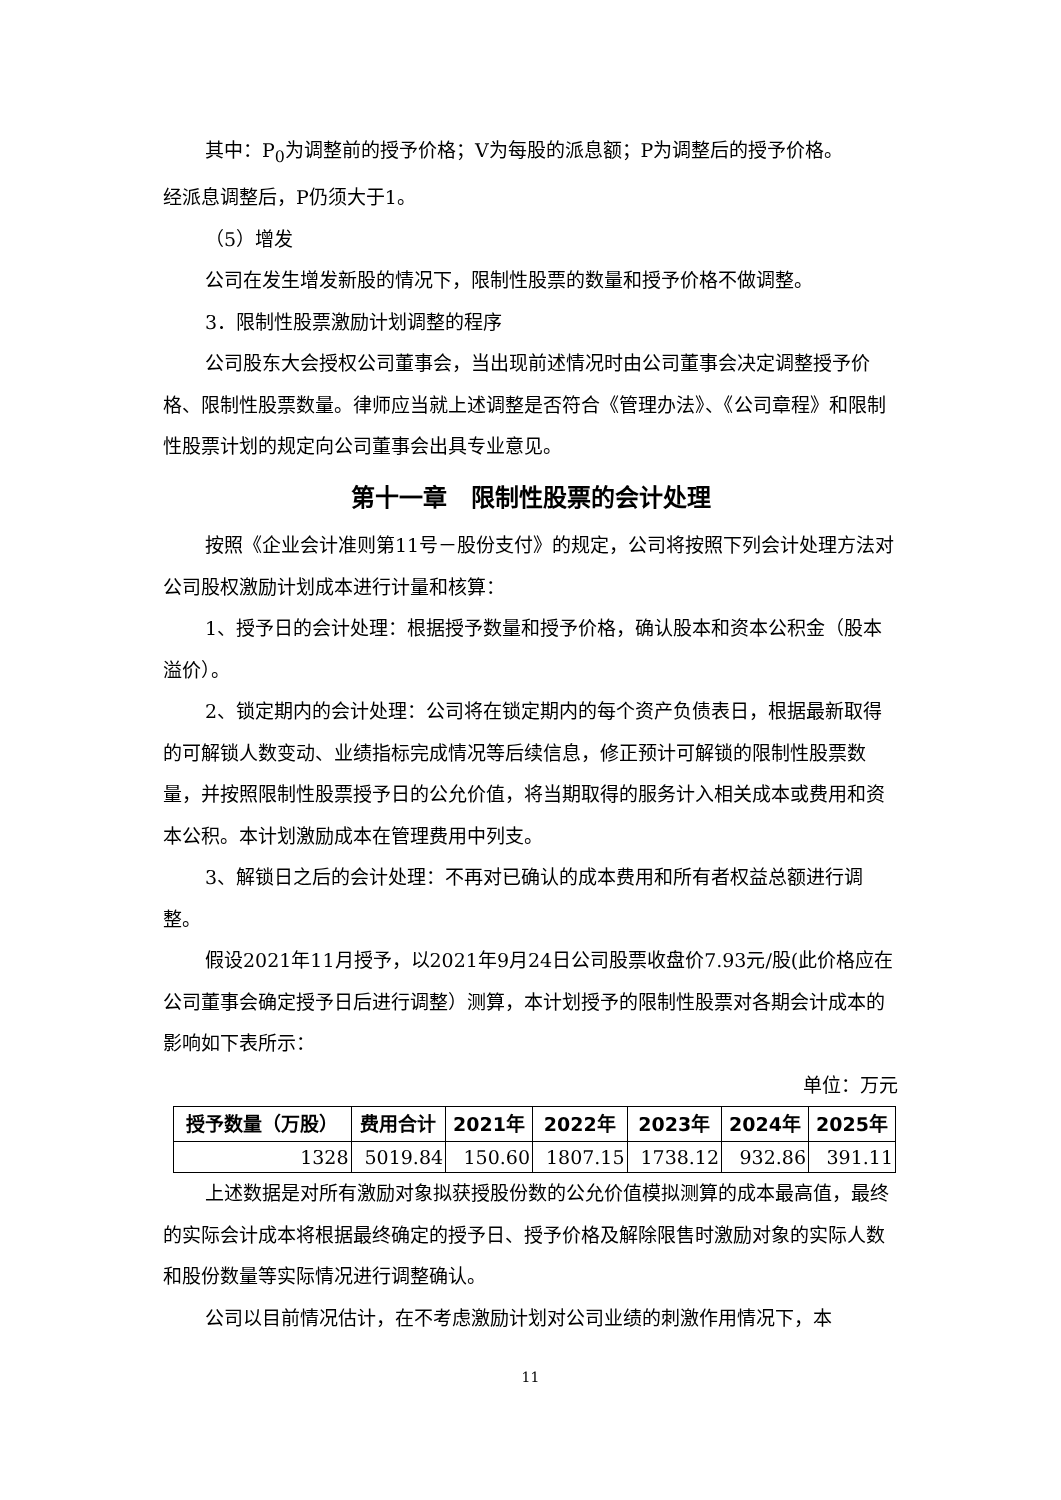其中：P<sub>0</sub>为调整前的授予价格；V为每股的派息额；P为调整后的授予价格。
经派息调整后，P仍须大于1。
（5）增发
公司在发生增发新股的情况下，限制性股票的数量和授予价格不做调整。
3．限制性股票激励计划调整的程序
公司股东大会授权公司董事会，当出现前述情况时由公司董事会决定调整授予价格、限制性股票数量。律师应当就上述调整是否符合《管理办法》、《公司章程》和限制性股票计划的规定向公司董事会出具专业意见。
第十一章　限制性股票的会计处理
按照《企业会计准则第11号－股份支付》的规定，公司将按照下列会计处理方法对公司股权激励计划成本进行计量和核算：
1、授予日的会计处理：根据授予数量和授予价格，确认股本和资本公积金（股本溢价）。
2、锁定期内的会计处理：公司将在锁定期内的每个资产负债表日，根据最新取得的可解锁人数变动、业绩指标完成情况等后续信息，修正预计可解锁的限制性股票数量，并按照限制性股票授予日的公允价值，将当期取得的服务计入相关成本或费用和资本公积。本计划激励成本在管理费用中列支。
3、解锁日之后的会计处理：不再对已确认的成本费用和所有者权益总额进行调整。
假设2021年11月授予，以2021年9月24日公司股票收盘价7.93元/股(此价格应在公司董事会确定授予日后进行调整）测算，本计划授予的限制性股票对各期会计成本的影响如下表所示：
单位：万元
| 授予数量（万股） | 费用合计 | 2021年 | 2022年 | 2023年 | 2024年 | 2025年 |
| --- | --- | --- | --- | --- | --- | --- |
| 1328 | 5019.84 | 150.60 | 1807.15 | 1738.12 | 932.86 | 391.11 |
上述数据是对所有激励对象拟获授股份数的公允价值模拟测算的成本最高值，最终的实际会计成本将根据最终确定的授予日、授予价格及解除限售时激励对象的实际人数和股份数量等实际情况进行调整确认。
公司以目前情况估计，在不考虑激励计划对公司业绩的刺激作用情况下，本
11